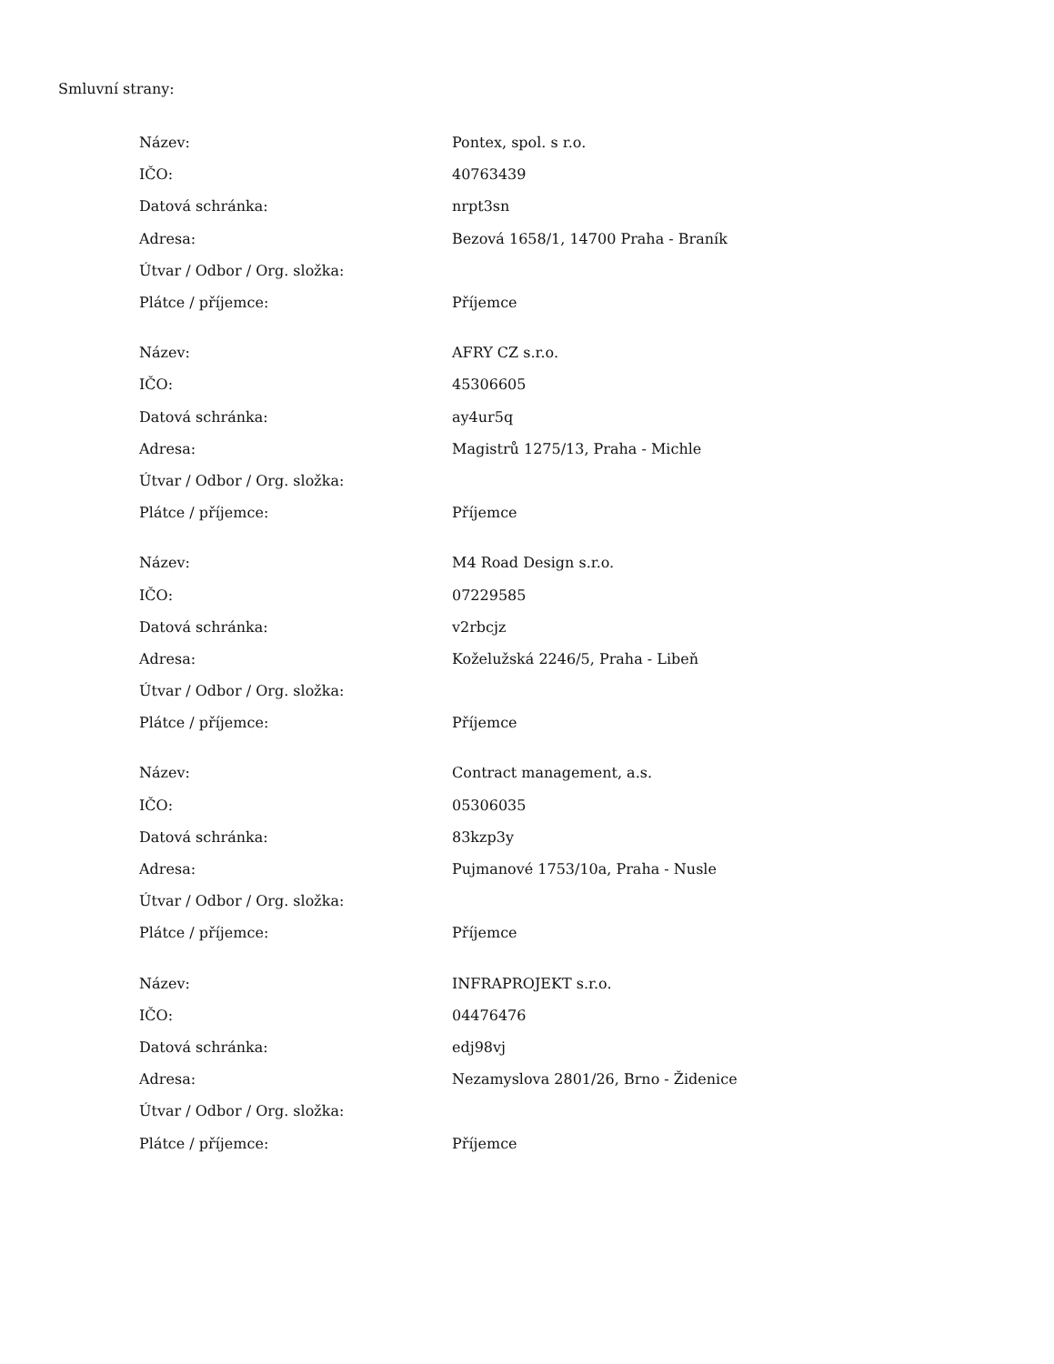Smluvní strany:
| Název: | Pontex, spol. s r.o. |
| IČO: | 40763439 |
| Datová schránka: | nrpt3sn |
| Adresa: | Bezová 1658/1, 14700 Praha - Braník |
| Útvar / Odbor / Org. složka: | |
| Plátce / příjemce: | Příjemce |
| Název: | AFRY CZ s.r.o. |
| IČO: | 45306605 |
| Datová schránka: | ay4ur5q |
| Adresa: | Magistrů 1275/13, Praha - Michle |
| Útvar / Odbor / Org. složka: | |
| Plátce / příjemce: | Příjemce |
| Název: | M4 Road Design s.r.o. |
| IČO: | 07229585 |
| Datová schránka: | v2rbcjz |
| Adresa: | Koželužská 2246/5, Praha - Libeň |
| Útvar / Odbor / Org. složka: | |
| Plátce / příjemce: | Příjemce |
| Název: | Contract management, a.s. |
| IČO: | 05306035 |
| Datová schránka: | 83kzp3y |
| Adresa: | Pujmanové 1753/10a, Praha - Nusle |
| Útvar / Odbor / Org. složka: | |
| Plátce / příjemce: | Příjemce |
| Název: | INFRAPROJEKT s.r.o. |
| IČO: | 04476476 |
| Datová schránka: | edj98vj |
| Adresa: | Nezamyslova 2801/26, Brno - Židenice |
| Útvar / Odbor / Org. složka: | |
| Plátce / příjemce: | Příjemce |